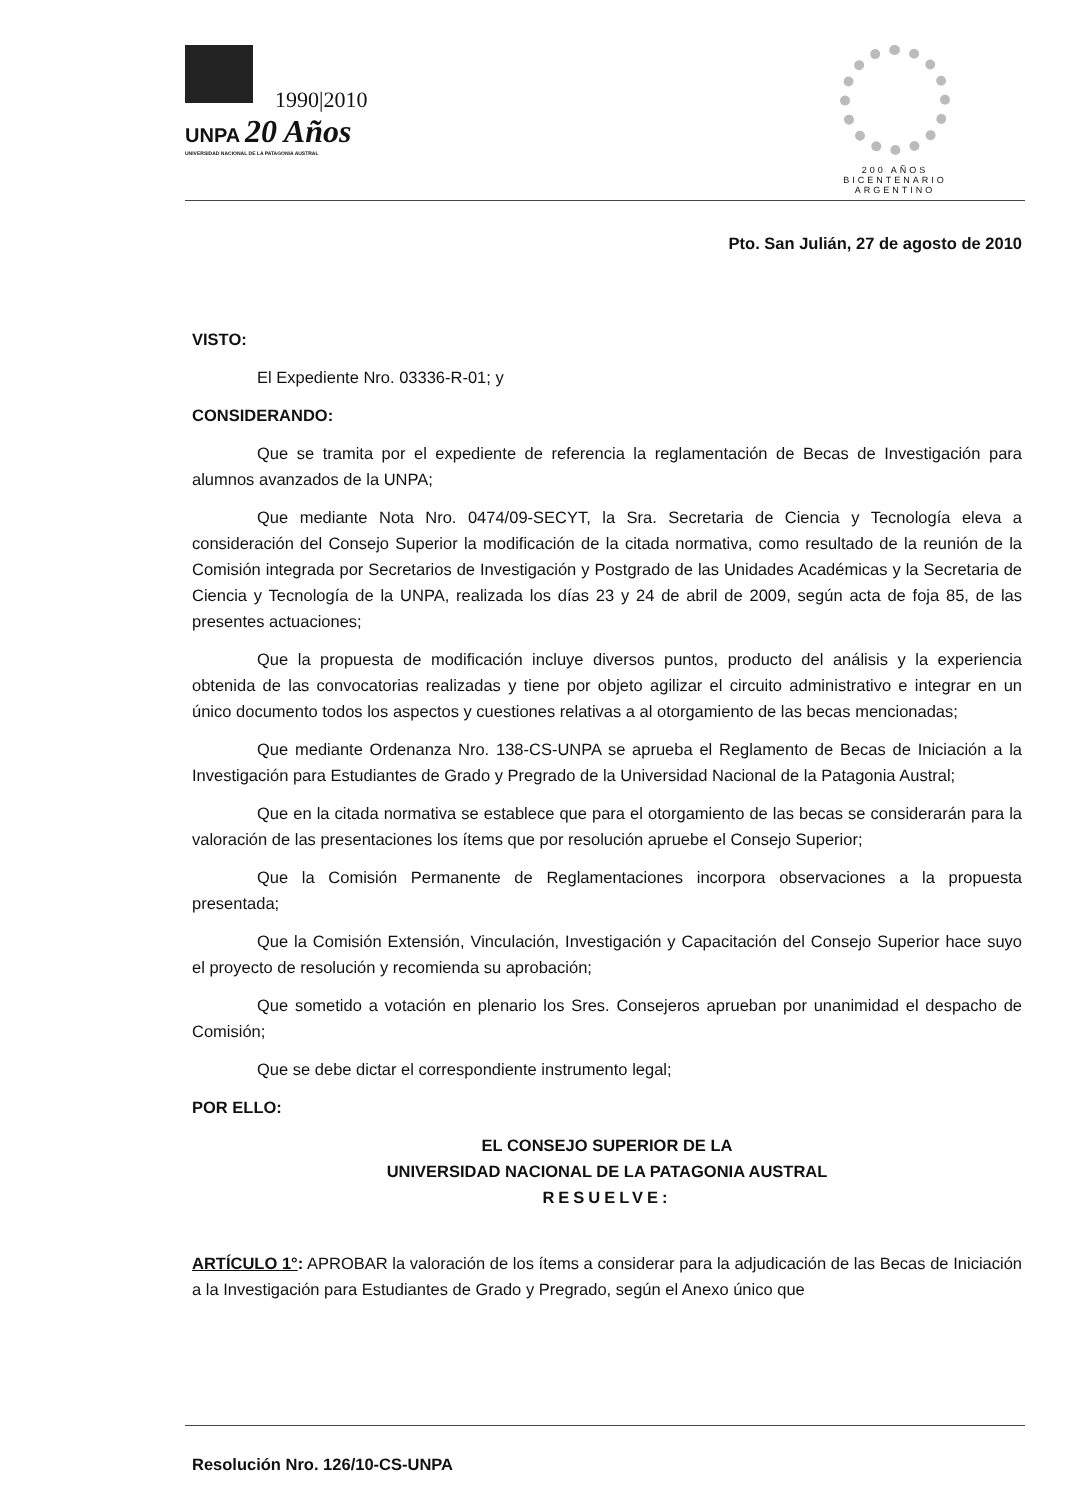1990|2010
UNPA 20 Años
UNIVERSIDAD NACIONAL DE LA PATAGONIA AUSTRAL
200 AÑOS
BICENTENARIO
ARGENTINO
Pto. San Julián, 27 de agosto de 2010
VISTO:
El Expediente Nro. 03336-R-01; y
CONSIDERANDO:
Que se tramita por el expediente de referencia la reglamentación de Becas de Investigación para alumnos avanzados de la UNPA;
Que mediante Nota Nro. 0474/09-SECYT, la Sra. Secretaria de Ciencia y Tecnología eleva a consideración del Consejo Superior la modificación de la citada normativa, como resultado de la reunión de la Comisión integrada por Secretarios de Investigación y Postgrado de las Unidades Académicas y la Secretaria de Ciencia y Tecnología de la UNPA, realizada los días 23 y 24 de abril de 2009, según acta de foja 85, de las presentes actuaciones;
Que la propuesta de modificación incluye diversos puntos, producto del análisis y la experiencia obtenida de las convocatorias realizadas y tiene por objeto agilizar el circuito administrativo e integrar en un único documento todos los aspectos y cuestiones relativas a al otorgamiento de las becas mencionadas;
Que mediante Ordenanza Nro. 138-CS-UNPA se aprueba el Reglamento de Becas de Iniciación a la Investigación para Estudiantes de Grado y Pregrado de la Universidad Nacional de la Patagonia Austral;
Que en la citada normativa se establece que para el otorgamiento de las becas se considerarán para la valoración de las presentaciones los ítems que por resolución apruebe el Consejo Superior;
Que la Comisión Permanente de Reglamentaciones incorpora observaciones a la propuesta presentada;
Que la Comisión Extensión, Vinculación, Investigación y Capacitación del Consejo Superior hace suyo el proyecto de resolución y recomienda su aprobación;
Que sometido a votación en plenario los Sres. Consejeros aprueban por unanimidad el despacho de Comisión;
Que se debe dictar el correspondiente instrumento legal;
POR ELLO:
EL CONSEJO SUPERIOR DE LA
UNIVERSIDAD NACIONAL DE LA PATAGONIA AUSTRAL
RESUELVE:
ARTÍCULO 1°: APROBAR la valoración de los ítems a considerar para la adjudicación de las Becas de Iniciación a la Investigación para Estudiantes de Grado y Pregrado, según el Anexo único que
Resolución Nro. 126/10-CS-UNPA